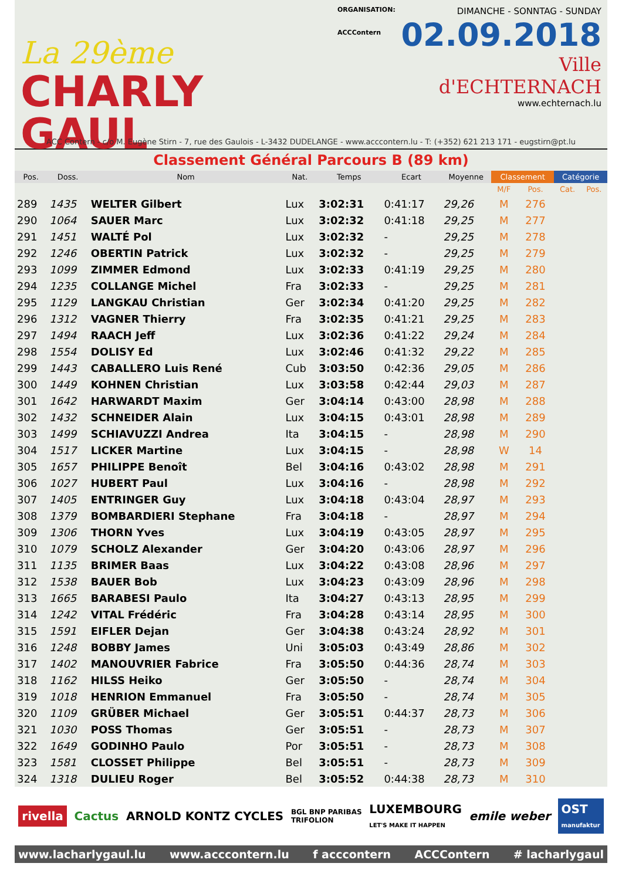La 29ème
CHARLY GAUL
ORGANISATION:
ACCContern
DIMANCHE - SONNTAG - SUNDAY
02.09.2018
Ville d'ECHTERNACH
www.echternach.lu
ACC Contern - c/o M. Eugène Stirn - 7, rue des Gaulois - L-3432 DUDELANGE - www.acccontern.lu - T: (+352) 621 213 171 - eugstirn@pt.lu
Classement Général Parcours B (89 km)
| Pos. | Doss. | Nom | Nat. | Temps | Ecart | Moyenne | Classement | | Catégorie | |
| --- | --- | --- | --- | --- | --- | --- | --- | --- | --- | --- |
| | | | | | | | M/F | Pos. | Cat. | Pos. |
| 289 | 1435 | WELTER Gilbert | Lux | 3:02:31 | 0:41:17 | 29,26 | M | 276 | | |
| 290 | 1064 | SAUER Marc | Lux | 3:02:32 | 0:41:18 | 29,25 | M | 277 | | |
| 291 | 1451 | WALTÉ Pol | Lux | 3:02:32 | - | 29,25 | M | 278 | | |
| 292 | 1246 | OBERTIN Patrick | Lux | 3:02:32 | - | 29,25 | M | 279 | | |
| 293 | 1099 | ZIMMER Edmond | Lux | 3:02:33 | 0:41:19 | 29,25 | M | 280 | | |
| 294 | 1235 | COLLANGE Michel | Fra | 3:02:33 | - | 29,25 | M | 281 | | |
| 295 | 1129 | LANGKAU Christian | Ger | 3:02:34 | 0:41:20 | 29,25 | M | 282 | | |
| 296 | 1312 | VAGNER Thierry | Fra | 3:02:35 | 0:41:21 | 29,25 | M | 283 | | |
| 297 | 1494 | RAACH Jeff | Lux | 3:02:36 | 0:41:22 | 29,24 | M | 284 | | |
| 298 | 1554 | DOLISY Ed | Lux | 3:02:46 | 0:41:32 | 29,22 | M | 285 | | |
| 299 | 1443 | CABALLERO Luis René | Cub | 3:03:50 | 0:42:36 | 29,05 | M | 286 | | |
| 300 | 1449 | KOHNEN Christian | Lux | 3:03:58 | 0:42:44 | 29,03 | M | 287 | | |
| 301 | 1642 | HARWARDT Maxim | Ger | 3:04:14 | 0:43:00 | 28,98 | M | 288 | | |
| 302 | 1432 | SCHNEIDER Alain | Lux | 3:04:15 | 0:43:01 | 28,98 | M | 289 | | |
| 303 | 1499 | SCHIAVUZZI Andrea | Ita | 3:04:15 | - | 28,98 | M | 290 | | |
| 304 | 1517 | LICKER Martine | Lux | 3:04:15 | - | 28,98 | W | 14 | | |
| 305 | 1657 | PHILIPPE Benoît | Bel | 3:04:16 | 0:43:02 | 28,98 | M | 291 | | |
| 306 | 1027 | HUBERT Paul | Lux | 3:04:16 | - | 28,98 | M | 292 | | |
| 307 | 1405 | ENTRINGER Guy | Lux | 3:04:18 | 0:43:04 | 28,97 | M | 293 | | |
| 308 | 1379 | BOMBARDIERI Stephane | Fra | 3:04:18 | - | 28,97 | M | 294 | | |
| 309 | 1306 | THORN Yves | Lux | 3:04:19 | 0:43:05 | 28,97 | M | 295 | | |
| 310 | 1079 | SCHOLZ Alexander | Ger | 3:04:20 | 0:43:06 | 28,97 | M | 296 | | |
| 311 | 1135 | BRIMER Baas | Lux | 3:04:22 | 0:43:08 | 28,96 | M | 297 | | |
| 312 | 1538 | BAUER Bob | Lux | 3:04:23 | 0:43:09 | 28,96 | M | 298 | | |
| 313 | 1665 | BARABESI Paulo | Ita | 3:04:27 | 0:43:13 | 28,95 | M | 299 | | |
| 314 | 1242 | VITAL Frédéric | Fra | 3:04:28 | 0:43:14 | 28,95 | M | 300 | | |
| 315 | 1591 | EIFLER Dejan | Ger | 3:04:38 | 0:43:24 | 28,92 | M | 301 | | |
| 316 | 1248 | BOBBY James | Uni | 3:05:03 | 0:43:49 | 28,86 | M | 302 | | |
| 317 | 1402 | MANOUVRIER Fabrice | Fra | 3:05:50 | 0:44:36 | 28,74 | M | 303 | | |
| 318 | 1162 | HILSS Heiko | Ger | 3:05:50 | - | 28,74 | M | 304 | | |
| 319 | 1018 | HENRION Emmanuel | Fra | 3:05:50 | - | 28,74 | M | 305 | | |
| 320 | 1109 | GRÜBER Michael | Ger | 3:05:51 | 0:44:37 | 28,73 | M | 306 | | |
| 321 | 1030 | POSS Thomas | Ger | 3:05:51 | - | 28,73 | M | 307 | | |
| 322 | 1649 | GODINHO Paulo | Por | 3:05:51 | - | 28,73 | M | 308 | | |
| 323 | 1581 | CLOSSET Philippe | Bel | 3:05:51 | - | 28,73 | M | 309 | | |
| 324 | 1318 | DULIEU Roger | Bel | 3:05:52 | 0:44:38 | 28,73 | M | 310 | | |
rivella Cactus ARNOLD KONTZ CYCLES BGL BNP PARIBAS
TRIFOLION LUXEMBOURG
LET'S MAKE IT HAPPEN emile weber OST
manufaktur
www.lacharlygaul.lu www.acccontern.lu f acccontern ACCContern # lacharlygaul